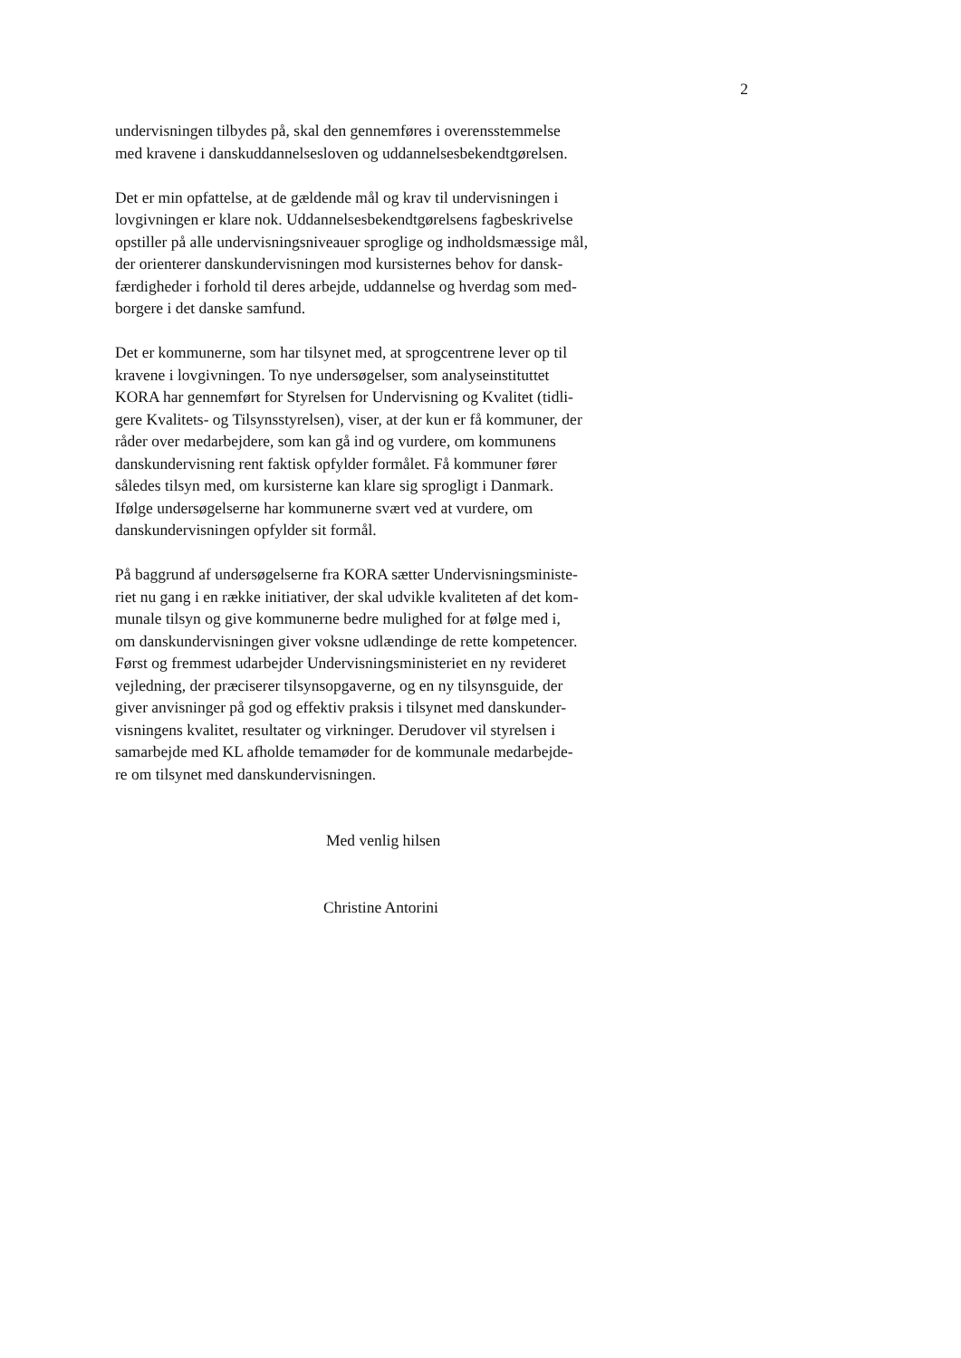2
undervisningen tilbydes på, skal den gennemføres i overensstemmelse
med kravene i danskuddannelsesloven og uddannelsesbekendtgørelsen.
Det er min opfattelse, at de gældende mål og krav til undervisningen i
lovgivningen er klare nok. Uddannelsesbekendtgørelsens fagbeskrivelse
opstiller på alle undervisningsniveauer sproglige og indholdsmæssige mål,
der orienterer danskundervisningen mod kursisternes behov for dansk-
færdigheder i forhold til deres arbejde, uddannelse og hverdag som med-
borgere i det danske samfund.
Det er kommunerne, som har tilsynet med, at sprogcentrene lever op til
kravene i lovgivningen. To nye undersøgelser, som analyseinstituttet
KORA har gennemført for Styrelsen for Undervisning og Kvalitet (tidli-
gere Kvalitets- og Tilsynsstyrelsen), viser, at der kun er få kommuner, der
råder over medarbejdere, som kan gå ind og vurdere, om kommunens
danskundervisning rent faktisk opfylder formålet. Få kommuner fører
således tilsyn med, om kursisterne kan klare sig sprogligt i Danmark.
Ifølge undersøgelserne har kommunerne svært ved at vurdere, om
danskundervisningen opfylder sit formål.
På baggrund af undersøgelserne fra KORA sætter Undervisningsministe-
riet nu gang i en række initiativer, der skal udvikle kvaliteten af det kom-
munale tilsyn og give kommunerne bedre mulighed for at følge med i,
om danskundervisningen giver voksne udlændinge de rette kompetencer.
Først og fremmest udarbejder Undervisningsministeriet en ny revideret
vejledning, der præciserer tilsynsopgaverne, og en ny tilsynsguide, der
giver anvisninger på god og effektiv praksis i tilsynet med danskunder-
visningens kvalitet, resultater og virkninger. Derudover vil styrelsen i
samarbejde med KL afholde temamøder for de kommunale medarbejde-
re om tilsynet med danskundervisningen.
Med venlig hilsen
Christine Antorini